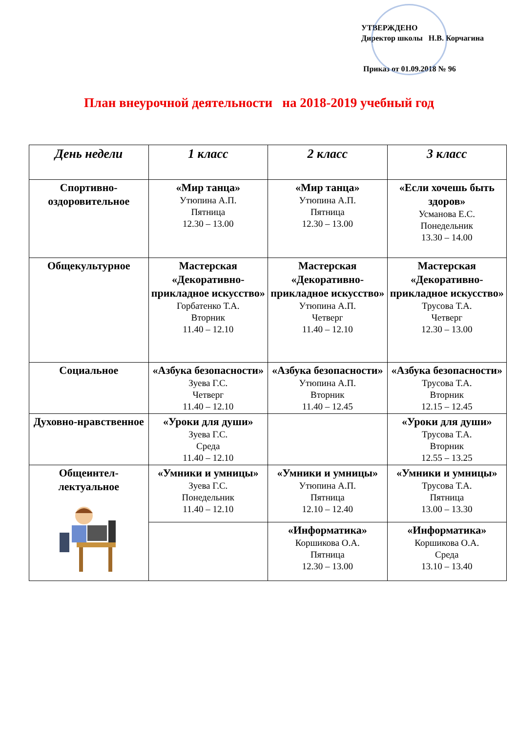УТВЕРЖДЕНО
Директор школы Н.В. Корчагина
Приказ от 01.09.2018 № 96
План внеурочной деятельности на 2018-2019 учебный год
| День недели | 1 класс | 2 класс | 3 класс |
| --- | --- | --- | --- |
| Спортивно-оздоровительное | «Мир танца» Утюпина А.П. Пятница 12.30 – 13.00 | «Мир танца» Утюпина А.П. Пятница 12.30 – 13.00 | «Если хочешь быть здоров» Усманова Е.С. Понедельник 13.30 – 14.00 |
| Общекультурное | Мастерская «Декоративно-прикладное искусство» Горбатенко Т.А. Вторник 11.40 – 12.10 | Мастерская «Декоративно-прикладное искусство» Утюпина А.П. Четверг 11.40 – 12.10 | Мастерская «Декоративно-прикладное искусство» Трусова Т.А. Четверг 12.30 – 13.00 |
| Социальное | «Азбука безопасности» Зуева Г.С. Четверг 11.40 – 12.10 | «Азбука безопасности» Утюпина А.П. Вторник 11.40 – 12.45 | «Азбука безопасности» Трусова Т.А. Вторник 12.15 – 12.45 |
| Духовно-нравственное | «Уроки для души» Зуева Г.С. Среда 11.40 – 12.10 | | «Уроки для души» Трусова Т.А. Вторник 12.55 – 13.25 |
| Общеинтел-лектуальное | «Умники и умницы» Зуева Г.С. Понедельник 11.40 – 12.10 | «Умники и умницы» Утюпина А.П. Пятница 12.10 – 12.40 | «Умники и умницы» Трусова Т.А. Пятница 13.00 – 13.30 |
| | | «Информатика» Коршикова О.А. Пятница 12.30 – 13.00 | «Информатика» Коршикова О.А. Среда 13.10 – 13.40 |